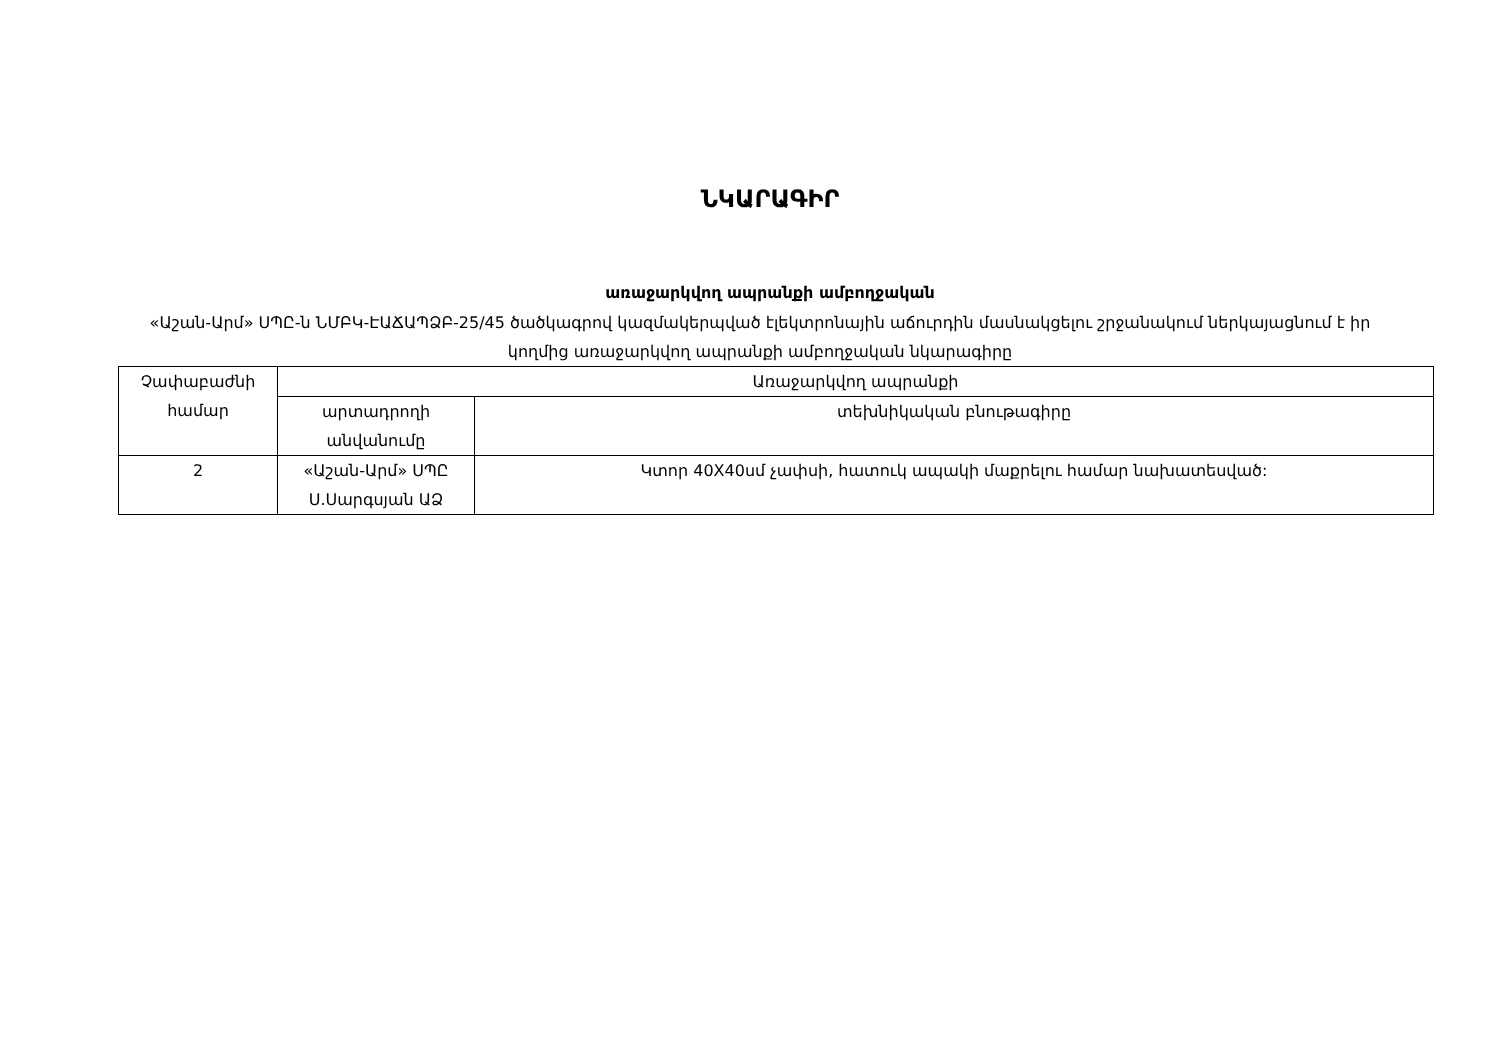ՆԿԱՐԱԳԻՐ
առաջարկվող ապրանքի ամբողջական
«Աշան-Արմ» ՍՊԸ-ն ՆՄԲԿ-ԷԱՃԱՊՁԲ-25/45 ծածկագրով կազմակերպված էլեկտրոնային աճուրդին մասնակցելու շրջանակում ներկայացնում է իր կողմից առաջարկվող ապրանքի ամբողջական նկարագիրը
| Չափաբաժնի համար | Առաջարկվող ապրանքի | |
| --- | --- | --- |
| | արտադրողի անվանումը | տեխնիկական բնութագիրը |
| 2 | «Աշան-Արմ» ՍՊԸ Ս.Սարգսյան ԱՁ | Կտոր 40X40սմ չափսի, հատուկ ապակի մաքրելու համար նախատեսված: |